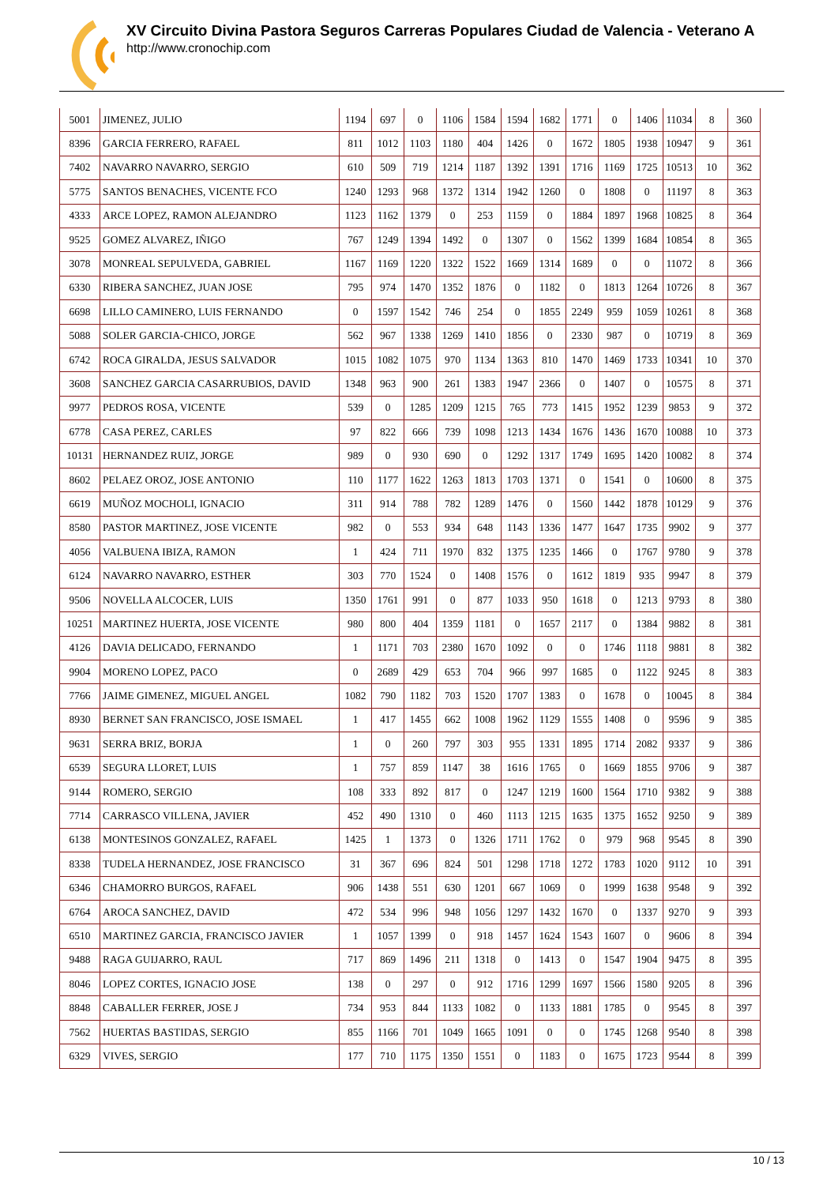XV Circuito Divina Pastora Seguros Carreras Populares Ciudad de Valencia - Veterano A
http://www.cronochip.com
| 5001 | JIMENEZ, JULIO | 1194 | 697 | 0 | 1106 | 1584 | 1594 | 1682 | 1771 | 0 | 1406 | 11034 | 8 | 360 |
| 8396 | GARCIA FERRERO, RAFAEL | 811 | 1012 | 1103 | 1180 | 404 | 1426 | 0 | 1672 | 1805 | 1938 | 10947 | 9 | 361 |
| 7402 | NAVARRO NAVARRO, SERGIO | 610 | 509 | 719 | 1214 | 1187 | 1392 | 1391 | 1716 | 1169 | 1725 | 10513 | 10 | 362 |
| 5775 | SANTOS BENACHES, VICENTE FCO | 1240 | 1293 | 968 | 1372 | 1314 | 1942 | 1260 | 0 | 1808 | 0 | 11197 | 8 | 363 |
| 4333 | ARCE LOPEZ, RAMON ALEJANDRO | 1123 | 1162 | 1379 | 0 | 253 | 1159 | 0 | 1884 | 1897 | 1968 | 10825 | 8 | 364 |
| 9525 | GOMEZ ALVAREZ, IÑIGO | 767 | 1249 | 1394 | 1492 | 0 | 1307 | 0 | 1562 | 1399 | 1684 | 10854 | 8 | 365 |
| 3078 | MONREAL SEPULVEDA, GABRIEL | 1167 | 1169 | 1220 | 1322 | 1522 | 1669 | 1314 | 1689 | 0 | 0 | 11072 | 8 | 366 |
| 6330 | RIBERA SANCHEZ, JUAN JOSE | 795 | 974 | 1470 | 1352 | 1876 | 0 | 1182 | 0 | 1813 | 1264 | 10726 | 8 | 367 |
| 6698 | LILLO CAMINERO, LUIS FERNANDO | 0 | 1597 | 1542 | 746 | 254 | 0 | 1855 | 2249 | 959 | 1059 | 10261 | 8 | 368 |
| 5088 | SOLER GARCIA-CHICO, JORGE | 562 | 967 | 1338 | 1269 | 1410 | 1856 | 0 | 2330 | 987 | 0 | 10719 | 8 | 369 |
| 6742 | ROCA GIRALDA, JESUS SALVADOR | 1015 | 1082 | 1075 | 970 | 1134 | 1363 | 810 | 1470 | 1469 | 1733 | 10341 | 10 | 370 |
| 3608 | SANCHEZ GARCIA CASARRUBIOS, DAVID | 1348 | 963 | 900 | 261 | 1383 | 1947 | 2366 | 0 | 1407 | 0 | 10575 | 8 | 371 |
| 9977 | PEDROS ROSA, VICENTE | 539 | 0 | 1285 | 1209 | 1215 | 765 | 773 | 1415 | 1952 | 1239 | 9853 | 9 | 372 |
| 6778 | CASA PEREZ, CARLES | 97 | 822 | 666 | 739 | 1098 | 1213 | 1434 | 1676 | 1436 | 1670 | 10088 | 10 | 373 |
| 10131 | HERNANDEZ RUIZ, JORGE | 989 | 0 | 930 | 690 | 0 | 1292 | 1317 | 1749 | 1695 | 1420 | 10082 | 8 | 374 |
| 8602 | PELAEZ OROZ, JOSE ANTONIO | 110 | 1177 | 1622 | 1263 | 1813 | 1703 | 1371 | 0 | 1541 | 0 | 10600 | 8 | 375 |
| 6619 | MUÑOZ MOCHOLI, IGNACIO | 311 | 914 | 788 | 782 | 1289 | 1476 | 0 | 1560 | 1442 | 1878 | 10129 | 9 | 376 |
| 8580 | PASTOR MARTINEZ, JOSE VICENTE | 982 | 0 | 553 | 934 | 648 | 1143 | 1336 | 1477 | 1647 | 1735 | 9902 | 9 | 377 |
| 4056 | VALBUENA IBIZA, RAMON | 1 | 424 | 711 | 1970 | 832 | 1375 | 1235 | 1466 | 0 | 1767 | 9780 | 9 | 378 |
| 6124 | NAVARRO NAVARRO, ESTHER | 303 | 770 | 1524 | 0 | 1408 | 1576 | 0 | 1612 | 1819 | 935 | 9947 | 8 | 379 |
| 9506 | NOVELLA ALCOCER, LUIS | 1350 | 1761 | 991 | 0 | 877 | 1033 | 950 | 1618 | 0 | 1213 | 9793 | 8 | 380 |
| 10251 | MARTINEZ HUERTA, JOSE VICENTE | 980 | 800 | 404 | 1359 | 1181 | 0 | 1657 | 2117 | 0 | 1384 | 9882 | 8 | 381 |
| 4126 | DAVIA DELICADO, FERNANDO | 1 | 1171 | 703 | 2380 | 1670 | 1092 | 0 | 0 | 1746 | 1118 | 9881 | 8 | 382 |
| 9904 | MORENO LOPEZ, PACO | 0 | 2689 | 429 | 653 | 704 | 966 | 997 | 1685 | 0 | 1122 | 9245 | 8 | 383 |
| 7766 | JAIME GIMENEZ, MIGUEL ANGEL | 1082 | 790 | 1182 | 703 | 1520 | 1707 | 1383 | 0 | 1678 | 0 | 10045 | 8 | 384 |
| 8930 | BERNET SAN FRANCISCO, JOSE ISMAEL | 1 | 417 | 1455 | 662 | 1008 | 1962 | 1129 | 1555 | 1408 | 0 | 9596 | 9 | 385 |
| 9631 | SERRA BRIZ, BORJA | 1 | 0 | 260 | 797 | 303 | 955 | 1331 | 1895 | 1714 | 2082 | 9337 | 9 | 386 |
| 6539 | SEGURA LLORET, LUIS | 1 | 757 | 859 | 1147 | 38 | 1616 | 1765 | 0 | 1669 | 1855 | 9706 | 9 | 387 |
| 9144 | ROMERO, SERGIO | 108 | 333 | 892 | 817 | 0 | 1247 | 1219 | 1600 | 1564 | 1710 | 9382 | 9 | 388 |
| 7714 | CARRASCO VILLENA, JAVIER | 452 | 490 | 1310 | 0 | 460 | 1113 | 1215 | 1635 | 1375 | 1652 | 9250 | 9 | 389 |
| 6138 | MONTESINOS GONZALEZ, RAFAEL | 1425 | 1 | 1373 | 0 | 1326 | 1711 | 1762 | 0 | 979 | 968 | 9545 | 8 | 390 |
| 8338 | TUDELA HERNANDEZ, JOSE FRANCISCO | 31 | 367 | 696 | 824 | 501 | 1298 | 1718 | 1272 | 1783 | 1020 | 9112 | 10 | 391 |
| 6346 | CHAMORRO BURGOS, RAFAEL | 906 | 1438 | 551 | 630 | 1201 | 667 | 1069 | 0 | 1999 | 1638 | 9548 | 9 | 392 |
| 6764 | AROCA SANCHEZ, DAVID | 472 | 534 | 996 | 948 | 1056 | 1297 | 1432 | 1670 | 0 | 1337 | 9270 | 9 | 393 |
| 6510 | MARTINEZ GARCIA, FRANCISCO JAVIER | 1 | 1057 | 1399 | 0 | 918 | 1457 | 1624 | 1543 | 1607 | 0 | 9606 | 8 | 394 |
| 9488 | RAGA GUIJARRO, RAUL | 717 | 869 | 1496 | 211 | 1318 | 0 | 1413 | 0 | 1547 | 1904 | 9475 | 8 | 395 |
| 8046 | LOPEZ CORTES, IGNACIO JOSE | 138 | 0 | 297 | 0 | 912 | 1716 | 1299 | 1697 | 1566 | 1580 | 9205 | 8 | 396 |
| 8848 | CABALLER FERRER, JOSE J | 734 | 953 | 844 | 1133 | 1082 | 0 | 1133 | 1881 | 1785 | 0 | 9545 | 8 | 397 |
| 7562 | HUERTAS BASTIDAS, SERGIO | 855 | 1166 | 701 | 1049 | 1665 | 1091 | 0 | 0 | 1745 | 1268 | 9540 | 8 | 398 |
| 6329 | VIVES, SERGIO | 177 | 710 | 1175 | 1350 | 1551 | 0 | 1183 | 0 | 1675 | 1723 | 9544 | 8 | 399 |
10 / 13